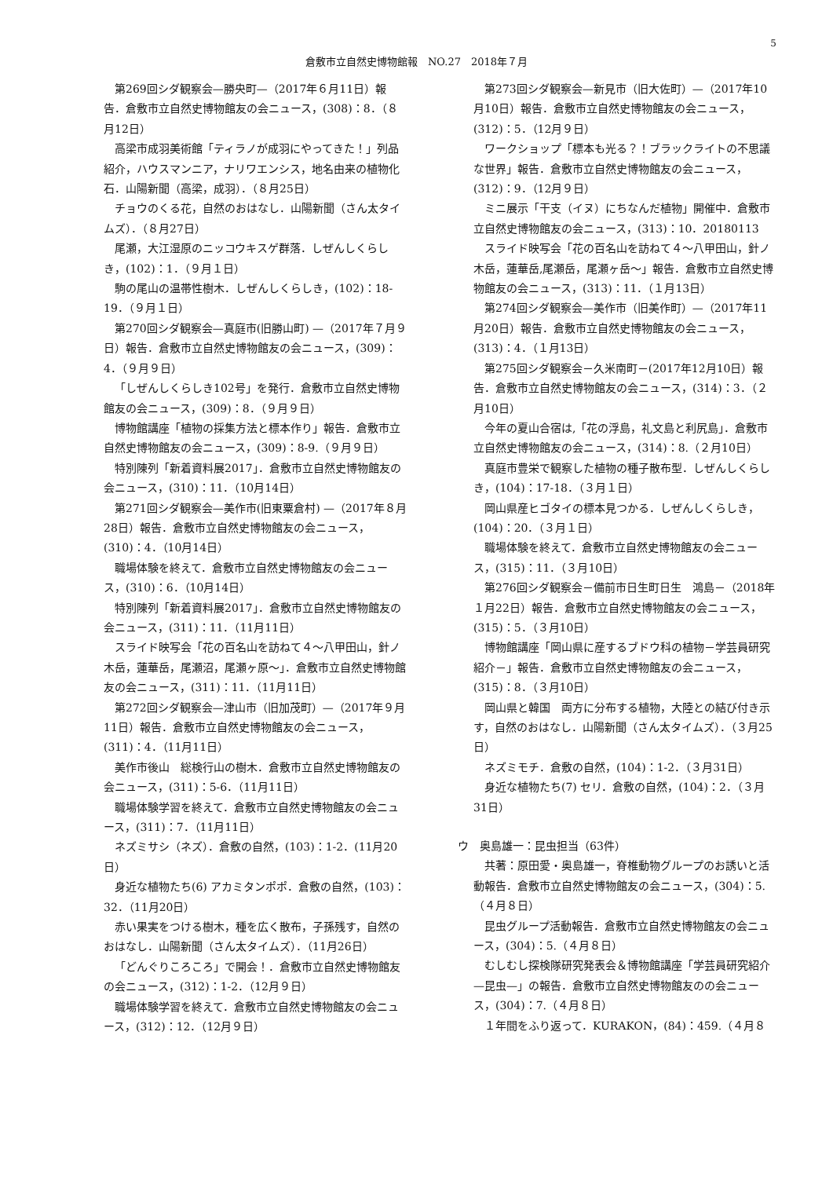5
倉敷市立自然史博物館報　NO.27　2018年７月
第269回シダ観察会—勝央町—（2017年６月11日）報告．倉敷市立自然史博物館友の会ニュース，(308)：8．（８月12日）
高梁市成羽美術館「ティラノが成羽にやってきた！」列品紹介，ハウスマンニア，ナリワエンシス，地名由来の植物化石．山陽新聞（高梁，成羽）．（８月25日）
チョウのくる花，自然のおはなし．山陽新聞（さん太タイムズ）．（８月27日）
尾瀬，大江湿原のニッコウキスゲ群落．しぜんしくらしき，(102)：1．（９月１日）
駒の尾山の温帯性樹木．しぜんしくらしき，(102)：18-19．（９月１日）
第270回シダ観察会—真庭市(旧勝山町) —（2017年７月９日）報告．倉敷市立自然史博物館友の会ニュース，(309)：4．（９月９日）
「しぜんしくらしき102号」を発行．倉敷市立自然史博物館友の会ニュース，(309)：8．（９月９日）
博物館講座「植物の採集方法と標本作り」報告．倉敷市立自然史博物館友の会ニュース，(309)：8-9.（９月９日）
特別陳列「新着資料展2017」．倉敷市立自然史博物館友の会ニュース，(310)：11．（10月14日）
第271回シダ観察会—美作市(旧東粟倉村) —（2017年８月28日）報告．倉敷市立自然史博物館友の会ニュース，(310)：4．（10月14日）
職場体験を終えて．倉敷市立自然史博物館友の会ニュース，(310)：6．（10月14日）
特別陳列「新着資料展2017」．倉敷市立自然史博物館友の会ニュース，(311)：11．（11月11日）
スライド映写会「花の百名山を訪ねて４～八甲田山，針ノ木岳，蓮華岳，尾瀬沼，尾瀬ヶ原～」．倉敷市立自然史博物館友の会ニュース，(311)：11．（11月11日）
第272回シダ観察会—津山市（旧加茂町）—（2017年９月11日）報告．倉敷市立自然史博物館友の会ニュース，(311)：4．（11月11日）
美作市後山　総検行山の樹木．倉敷市立自然史博物館友の会ニュース，(311)：5-6．（11月11日）
職場体験学習を終えて．倉敷市立自然史博物館友の会ニュース，(311)：7．（11月11日）
ネズミサシ（ネズ）．倉敷の自然，(103)：1-2．(11月20日）
身近な植物たち(6) アカミタンポポ．倉敷の自然，(103)：32．（11月20日）
赤い果実をつける樹木，種を広く散布，子孫残す，自然のおはなし．山陽新聞（さん太タイムズ）．（11月26日）
「どんぐりころころ」で開会！．倉敷市立自然史博物館友の会ニュース，(312)：1-2．（12月９日）
職場体験学習を終えて．倉敷市立自然史博物館友の会ニュース，(312)：12．（12月９日）
第273回シダ観察会—新見市（旧大佐町）—（2017年10月10日）報告．倉敷市立自然史博物館友の会ニュース，(312)：5．（12月９日）
ワークショップ「標本も光る？！ブラックライトの不思議な世界」報告．倉敷市立自然史博物館友の会ニュース，(312)：9．（12月９日）
ミニ展示「干支（イヌ）にちなんだ植物」開催中．倉敷市立自然史博物館友の会ニュース，(313)：10．20180113
スライド映写会「花の百名山を訪ねて４～八甲田山，針ノ木岳，蓮華岳,尾瀬岳，尾瀬ヶ岳～」報告．倉敷市立自然史博物館友の会ニュース，(313)：11．（１月13日）
第274回シダ観察会—美作市（旧美作町）—（2017年11月20日）報告．倉敷市立自然史博物館友の会ニュース，(313)：4．（１月13日）
第275回シダ観察会－久米南町－(2017年12月10日）報告．倉敷市立自然史博物館友の会ニュース，(314)：3．（２月10日）
今年の夏山合宿は,「花の浮島，礼文島と利尻島」．倉敷市立自然史博物館友の会ニュース，(314)：8.（２月10日）
真庭市豊栄で観察した植物の種子散布型．しぜんしくらしき，(104)：17-18．（３月１日）
岡山県産ヒゴタイの標本見つかる．しぜんしくらしき，(104)：20．（３月１日）
職場体験を終えて．倉敷市立自然史博物館友の会ニュース，(315)：11．（３月10日）
第276回シダ観察会－備前市日生町日生　鴻島－（2018年１月22日）報告．倉敷市立自然史博物館友の会ニュース，(315)：5．（３月10日）
博物館講座「岡山県に産するブドウ科の植物－学芸員研究紹介－」報告．倉敷市立自然史博物館友の会ニュース，(315)：8．（３月10日）
岡山県と韓国　両方に分布する植物，大陸との結び付き示す，自然のおはなし．山陽新聞（さん太タイムズ）．（３月25日）
ネズミモチ．倉敷の自然，(104)：1-2．（３月31日）
身近な植物たち(7) セリ．倉敷の自然，(104)：2．（３月31日）
ウ　奥島雄一：昆虫担当（63件）
共著：原田愛・奥島雄一，脊椎動物グループのお誘いと活動報告．倉敷市立自然史博物館友の会ニュース，(304)：5.（４月８日）
昆虫グループ活動報告．倉敷市立自然史博物館友の会ニュース，(304)：5.（４月８日）
むしむし探検隊研究発表会＆博物館講座「学芸員研究紹介—昆虫—」の報告．倉敷市立自然史博物館友のの会ニュース，(304)：7.（４月８日）
１年間をふり返って．KURAKON，(84)：459.（４月８